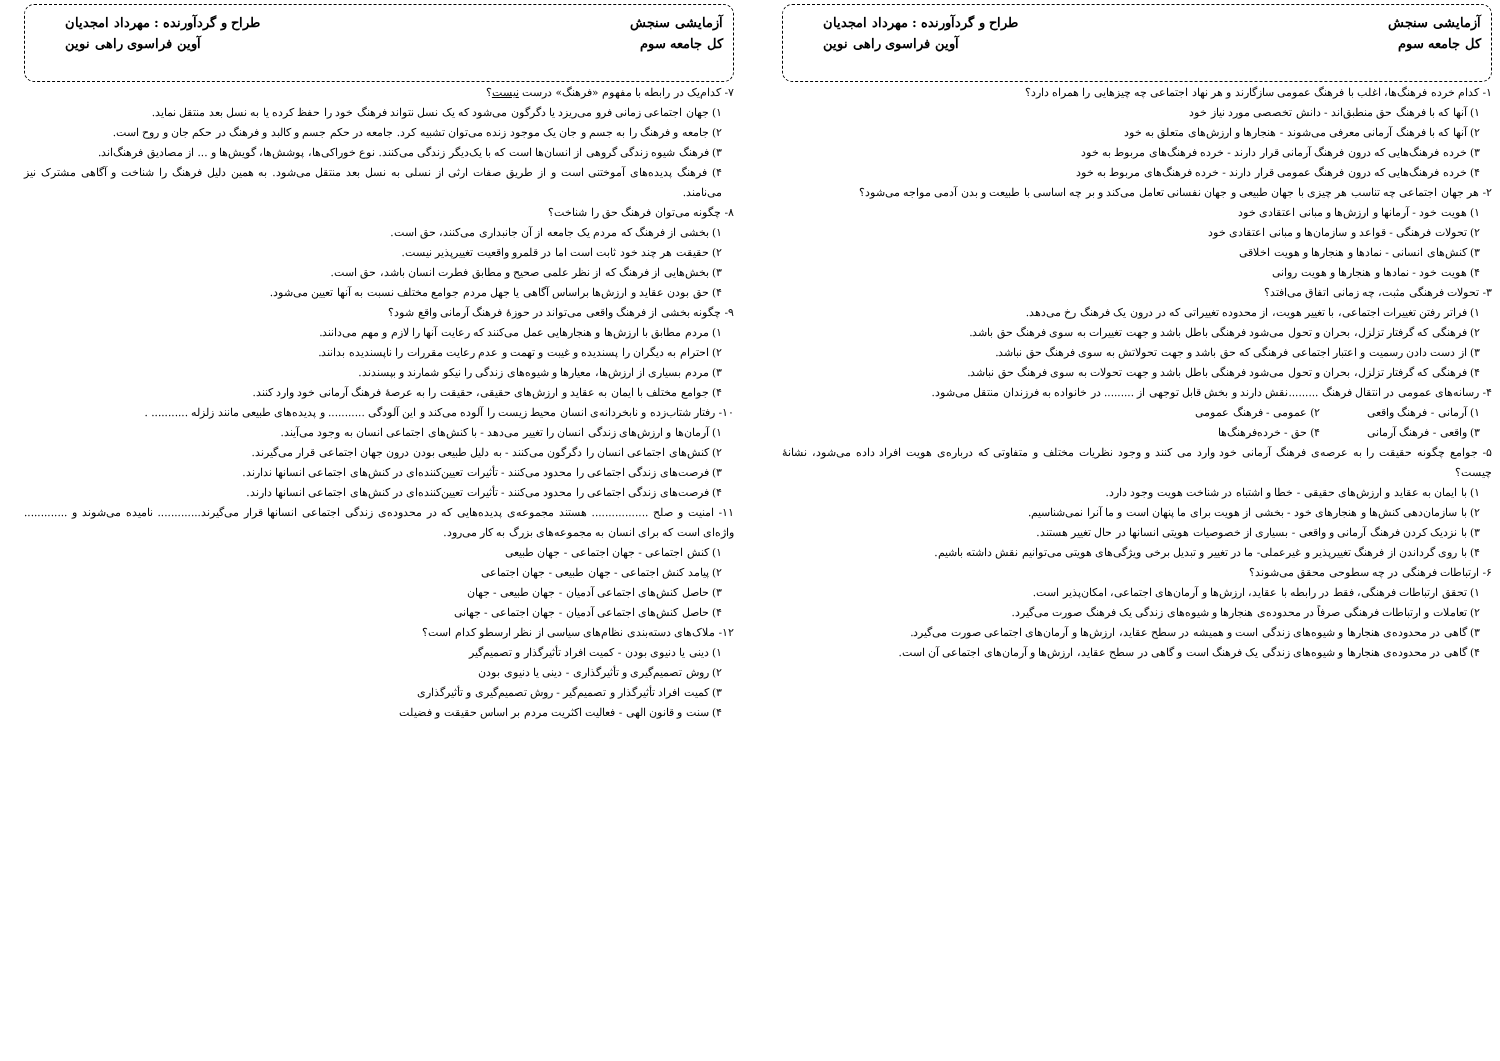آزمایشی سنجش طراح و گردآورنده : مهرداد امجدیان
کل جامعه سوم آوین فراسوی راهی نوین
۱- کدام خرده فرهنگ‌ها، اغلب با فرهنگ عمومی سازگارند و هر نهاد اجتماعی چه چیزهایی را همراه دارد؟
۱) آنها که با فرهنگ حق منطبق‌اند - دانش تخصصی مورد نیاز خود
۲) آنها که با فرهنگ آرمانی معرفی می‌شوند - هنجارها و ارزش‌های متعلق به خود
۳) خرده فرهنگ‌هایی که درون فرهنگ آرمانی قرار دارند - خرده فرهنگ‌های مربوط به خود
۴) خرده فرهنگ‌هایی که درون فرهنگ عمومی قرار دارند - خرده فرهنگ‌های مربوط به خود
۲- هر جهان اجتماعی چه تناسب هر چیزی با جهان طبیعی و جهان نفسانی تعامل می‌کند و بر چه اساسی با طبیعت و بدن آدمی مواجه می‌شود؟
۱) هویت خود - آرمانها و ارزش‌ها و مبانی اعتقادی خود
۲) تحولات فرهنگی - قواعد و سازمان‌ها و مبانی اعتقادی خود
۳) کنش‌های انسانی - نمادها و هنجارها و هویت اخلاقی
۴) هویت خود - نمادها و هنجارها و هویت روانی
۳- تحولات فرهنگی مثبت، چه زمانی اتفاق می‌افتد؟
۱) فراتر رفتن تغییرات اجتماعی، با تغییر هویت، از محدوده تغییراتی که در درون یک فرهنگ رخ می‌دهد.
۲) فرهنگی که گرفتار تزلزل، بحران و تحول می‌شود فرهنگی باطل باشد و جهت تغییرات به سوی فرهنگ حق باشد.
۳) از دست دادن رسمیت و اعتبار اجتماعی فرهنگی که حق باشد و جهت تحولاتش به سوی فرهنگ حق نباشد.
۴) فرهنگی که گرفتار تزلزل، بحران و تحول می‌شود فرهنگی باطل باشد و جهت تحولات به سوی فرهنگ حق نباشد.
۴- رسانه‌های عمومی در انتقال فرهنگ .........نقش دارند و بخش قابل توجهی از ......... در خانواده به فرزندان منتقل می‌شود.
۱) آرمانی - فرهنگ واقعی ۲) عمومی - فرهنگ عمومی
۳) واقعی - فرهنگ آرمانی ۴) حق - خرده‌فرهنگ‌ها
۵- جوامع چگونه حقیقت را به عرصه‌ی فرهنگ آرمانی خود وارد می کنند و وجود نظریات مختلف و متفاوتی که درباره‌ی هویت افراد داده می‌شود، نشانهٔ چیست؟
۱) با ایمان به عقاید و ارزش‌های حقیقی - خطا و اشتباه در شناخت هویت وجود دارد.
۲) با سازمان‌دهی کنش‌ها و هنجارهای خود - بخشی از هویت برای ما پنهان است و ما آنرا نمی‌شناسیم.
۳) با نزدیک کردن فرهنگ آرمانی و واقعی - بسیاری از خصوصیات هویتی انسانها در حال تغییر هستند.
۴) با روی گرداندن از فرهنگ تغییرپذیر و غیرعملی- ما در تغییر و تبدیل برخی ویژگی‌های هویتی می‌توانیم نقش داشته باشیم.
۶- ارتباطات فرهنگی در چه سطوحی محقق می‌شوند؟
۱) تحقق ارتباطات فرهنگی، فقط در رابطه با عقاید، ارزش‌ها و آرمان‌های اجتماعی، امکان‌پذیر است.
۲) تعاملات و ارتباطات فرهنگی صرفاً در محدوده‌ی هنجارها و شیوه‌های زندگی یک فرهنگ صورت می‌گیرد.
۳) گاهی در محدوده‌ی هنجارها و شیوه‌های زندگی است و همیشه در سطح عقاید، ارزش‌ها و آرمان‌های اجتماعی صورت می‌گیرد.
۴) گاهی در محدوده‌ی هنجارها و شیوه‌های زندگی یک فرهنگ است و گاهی در سطح عقاید، ارزش‌ها و آرمان‌های اجتماعی آن است.
آزمایشی سنجش طراح و گردآورنده : مهرداد امجدیان
کل جامعه سوم آوین فراسوی راهی نوین
۷- کدام‌یک در رابطه با مفهوم «فرهنگ» درست نیست؟
۱) جهان اجتماعی زمانی فرو می‌ریزد یا دگرگون می‌شود که یک نسل نتواند فرهنگ خود را حفظ کرده یا به نسل بعد منتقل نماید.
۲) جامعه و فرهنگ را به جسم و جان یک موجود زنده می‌توان تشبیه کرد. جامعه در حکم جسم و کالبد و فرهنگ در حکم جان و روح است.
۳) فرهنگ شیوه زندگی گروهی از انسان‌ها است که با یک‌دیگر زندگی می‌کنند. نوع خوراکی‌ها، پوشش‌ها، گویش‌ها و ... از مصادیق فرهنگ‌اند.
۴) فرهنگ پدیده‌های آموختنی است و از طریق صفات ارثی از نسلی به نسل بعد منتقل می‌شود. به همین دلیل فرهنگ را شناخت و آگاهی مشترک نیز می‌نامند.
۸- چگونه می‌توان فرهنگ حق را شناخت؟
۱) بخشی از فرهنگ که مردم یک جامعه از آن جانبداری می‌کنند، حق است.
۲) حقیقت هر چند خود ثابت است اما در قلمرو واقعیت تغییرپذیر نیست.
۳) بخش‌هایی از فرهنگ که از نظر علمی صحیح و مطابق فطرت انسان باشد، حق است.
۴) حق بودن عقاید و ارزش‌ها براساس آگاهی یا جهل مردم جوامع مختلف نسبت به آنها تعیین می‌شود.
۹- چگونه بخشی از فرهنگ واقعی می‌تواند در حوزهٔ فرهنگ آرمانی واقع شود؟
۱) مردم مطابق با ارزش‌ها و هنجارهایی عمل می‌کنند که رعایت آنها را لازم و مهم می‌دانند.
۲) احترام به دیگران را پسندیده و غیبت و تهمت و عدم رعایت مقررات را ناپسندیده بدانند.
۳) مردم بسیاری از ارزش‌ها، معیارها و شیوه‌های زندگی را نیکو شمارند و بپسندند.
۴) جوامع مختلف با ایمان به عقاید و ارزش‌های حقیقی، حقیقت را به عرصهٔ فرهنگ آرمانی خود وارد کنند.
۱۰- رفتار شتاب‌زده و نابخردانه‌ی انسان محیط زیست را آلوده می‌کند و این آلودگی ........... و پدیده‌های طبیعی مانند زلزله ........... .
۱) آرمان‌ها و ارزش‌های زندگی انسان را تغییر می‌دهد - با کنش‌های اجتماعی انسان به وجود می‌آیند.
۲) کنش‌های اجتماعی انسان را دگرگون می‌کنند - به دلیل طبیعی بودن درون جهان اجتماعی قرار می‌گیرند.
۳) فرصت‌های زندگی اجتماعی را محدود می‌کنند - تأثیرات تعیین‌کننده‌ای در کنش‌های اجتماعی انسانها ندارند.
۴) فرصت‌های زندگی اجتماعی را محدود می‌کنند - تأثیرات تعیین‌کننده‌ای در کنش‌های اجتماعی انسانها دارند.
۱۱- امنیت و صلح ................. هستند مجموعه‌ی پدیده‌هایی که در محدوده‌ی زندگی اجتماعی انسانها قرار می‌گیرند............. نامیده می‌شوند و ............. واژه‌ای است که برای انسان به مجموعه‌های بزرگ به کار می‌رود.
۱) کنش اجتماعی - جهان اجتماعی - جهان طبیعی
۲) پیامد کنش اجتماعی - جهان طبیعی - جهان اجتماعی
۳) حاصل کنش‌های اجتماعی آدمیان - جهان طبیعی - جهان
۴) حاصل کنش‌های اجتماعی آدمیان - جهان اجتماعی - جهانی
۱۲- ملاک‌های دسته‌بندی نظام‌های سیاسی از نظر ارسطو کدام است؟
۱) دینی یا دنیوی بودن - کمیت افراد تأثیرگذار و تصمیم‌گیر
۲) روش تصمیم‌گیری و تأثیرگذاری - دینی یا دنیوی بودن
۳) کمیت افراد تأثیرگذار و تصمیم‌گیر - روش تصمیم‌گیری و تأثیرگذاری
۴) سنت و قانون الهی - فعالیت اکثریت مردم بر اساس حقیقت و فضیلت